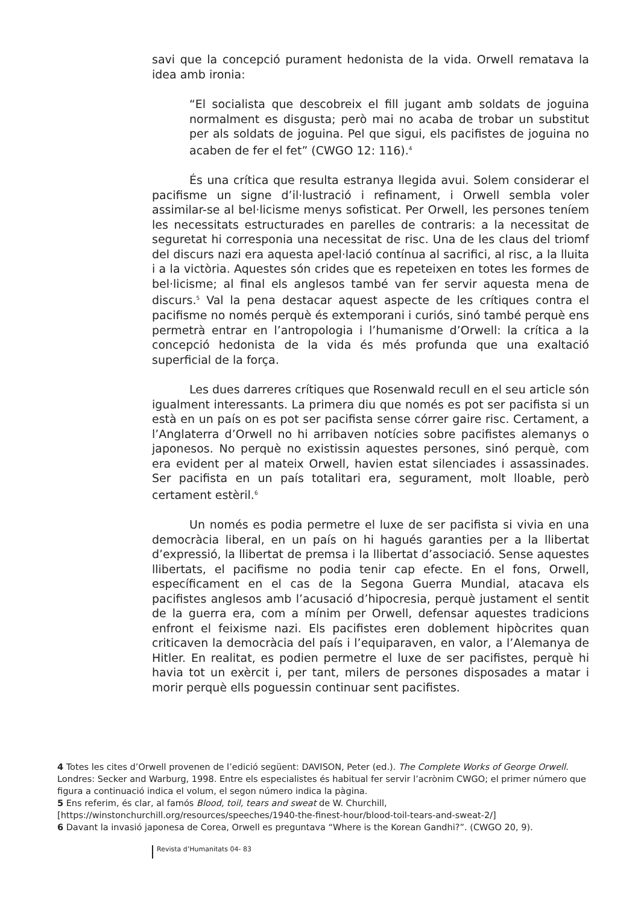savi que la concepció purament hedonista de la vida. Orwell rematava la idea amb ironia:
“El socialista que descobreix el fill jugant amb soldats de joguina normalment es disgusta; però mai no acaba de trobar un substitut per als soldats de joguina. Pel que sigui, els pacifistes de joguina no acaben de fer el fet” (CWGO 12: 116).<sup>4</sup>
És una crítica que resulta estranya llegida avui. Solem considerar el pacifisme un signe d’il·lustració i refinament, i Orwell sembla voler assimilar-se al bel·licisme menys sofisticat. Per Orwell, les persones teníem les necessitats estructurades en parelles de contraris: a la necessitat de seguretat hi corresponia una necessitat de risc. Una de les claus del triomf del discurs nazi era aquesta apel·lació contínua al sacrifici, al risc, a la lluita i a la victòria. Aquestes són crides que es repeteixen en totes les formes de bel·licisme; al final els anglesos també van fer servir aquesta mena de discurs.<sup>5</sup> Val la pena destacar aquest aspecte de les crítiques contra el pacifisme no només perquè és extemporani i curiós, sinó també perquè ens permetrà entrar en l’antropologia i l’humanisme d’Orwell: la crítica a la concepció hedonista de la vida és més profunda que una exaltació superficial de la força.
Les dues darreres crítiques que Rosenwald recull en el seu article són igualment interessants. La primera diu que només es pot ser pacifista si un està en un país on es pot ser pacifista sense córrer gaire risc. Certament, a l’Anglaterra d’Orwell no hi arribaven notícies sobre pacifistes alemanys o japonesos. No perquè no existissin aquestes persones, sinó perquè, com era evident per al mateix Orwell, havien estat silenciades i assassinades. Ser pacifista en un país totalitari era, segurament, molt lloable, però certament estèril.<sup>6</sup>
Un només es podia permetre el luxe de ser pacifista si vivia en una democràcia liberal, en un país on hi hagués garanties per a la llibertat d’expressió, la llibertat de premsa i la llibertat d’associació. Sense aquestes llibertats, el pacifisme no podia tenir cap efecte. En el fons, Orwell, específicament en el cas de la Segona Guerra Mundial, atacava els pacifistes anglesos amb l’acusació d’hipocresia, perquè justament el sentit de la guerra era, com a mínim per Orwell, defensar aquestes tradicions enfront el feixisme nazi. Els pacifistes eren doblement hipòcrites quan criticaven la democràcia del país i l’equiparaven, en valor, a l’Alemanya de Hitler. En realitat, es podien permetre el luxe de ser pacifistes, perquè hi havia tot un exèrcit i, per tant, milers de persones disposades a matar i morir perquè ells poguessin continuar sent pacifistes.
4 Totes les cites d’Orwell provenen de l’edició següent: DAVISON, Peter (ed.). The Complete Works of George Orwell. Londres: Secker and Warburg, 1998. Entre els especialistes és habitual fer servir l’acrònim CWGO; el primer número que figura a continuació indica el volum, el segon número indica la pàgina.
5 Ens referim, és clar, al famós Blood, toil, tears and sweat de W. Churchill, [https://winstonchurchill.org/resources/speeches/1940-the-finest-hour/blood-toil-tears-and-sweat-2/]
6 Davant la invasió japonesa de Corea, Orwell es preguntava “Where is the Korean Gandhi?”. (CWGO 20, 9).
Revista d’Humanitats 04- 83